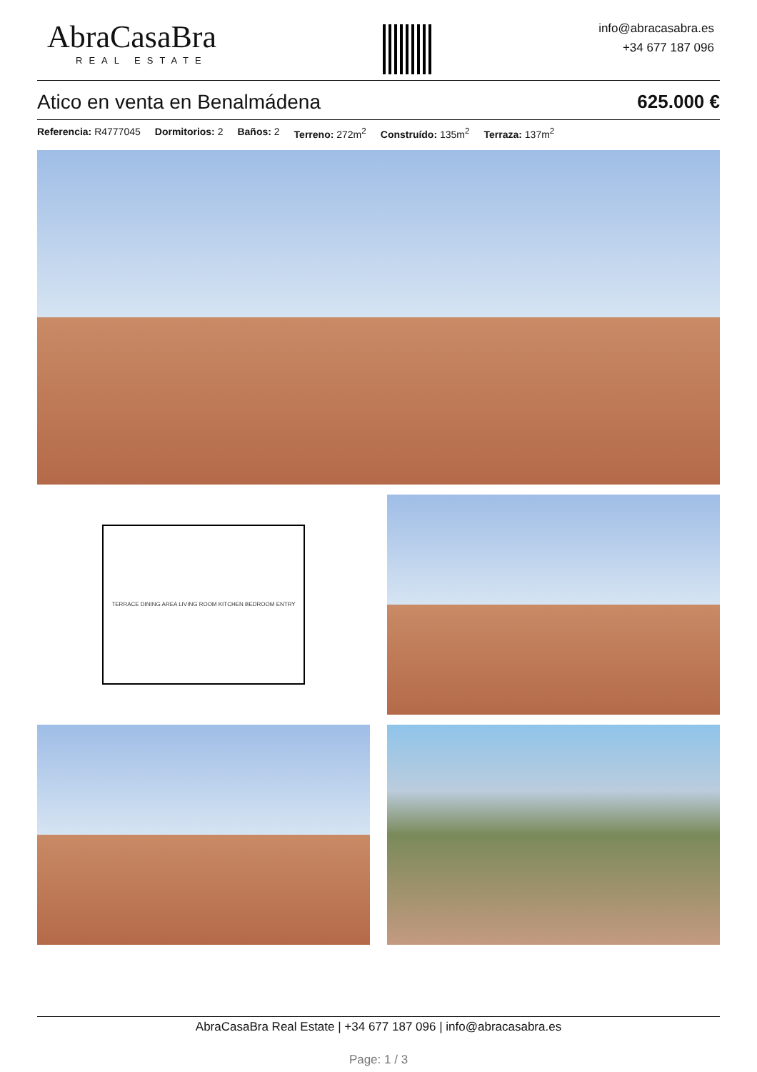AbraCasaBra
REAL ESTATE
info@abracasabra.es
+34 677 187 096
Atico en venta en Benalmádena 625.000 €
Referencia: R4777045 Dormitorios: 2 Baños: 2 Terreno: 272m<sup>2</sup> Construído: 135m<sup>2</sup> Terraza: 137m<sup>2</sup>
TERRACE DINING AREA LIVING ROOM KITCHEN BEDROOM ENTRY
AbraCasaBra Real Estate | +34 677 187 096 | info@abracasabra.es
Page: 1 / 3